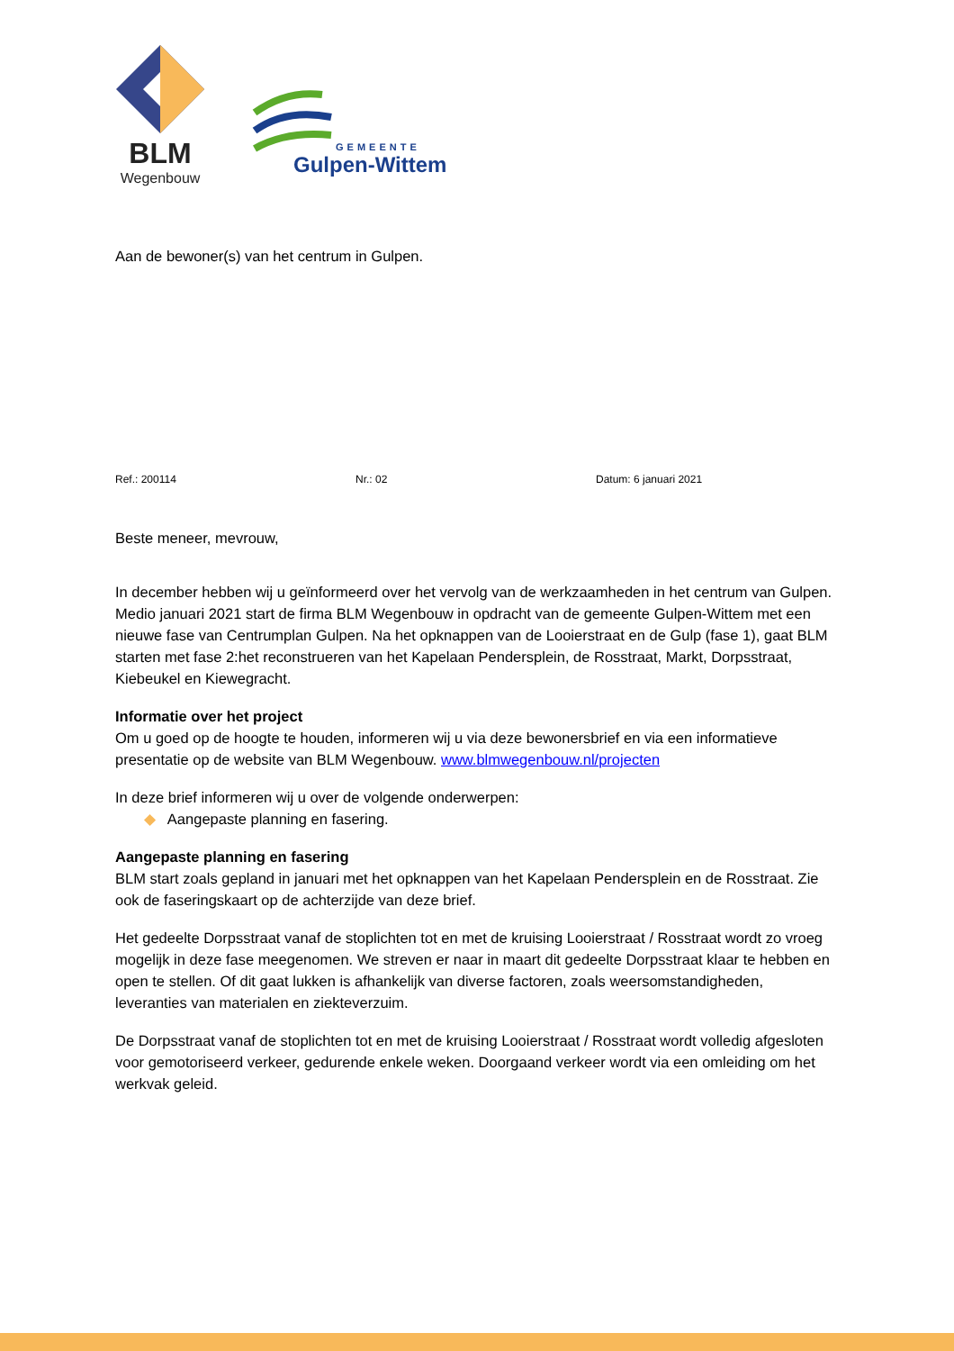BLM
Wegenbouw
GEMEENTE
Gulpen-Wittem
Aan de bewoner(s) van het centrum in Gulpen.
Ref.: 200114 Nr.: 02 Datum: 6 januari 2021
Beste meneer, mevrouw,
In december hebben wij u geïnformeerd over het vervolg van de werkzaamheden in het centrum van Gulpen. Medio januari 2021 start de firma BLM Wegenbouw in opdracht van de gemeente Gulpen-Wittem met een nieuwe fase van Centrumplan Gulpen. Na het opknappen van de Looierstraat en de Gulp (fase 1), gaat BLM starten met fase 2:het reconstrueren van het Kapelaan Pendersplein, de Rosstraat, Markt, Dorpsstraat, Kiebeukel en Kiewegracht.
Informatie over het project
Om u goed op de hoogte te houden, informeren wij u via deze bewonersbrief en via een informatieve presentatie op de website van BLM Wegenbouw. www.blmwegenbouw.nl/projecten
In deze brief informeren wij u over de volgende onderwerpen:
◆ Aangepaste planning en fasering.
Aangepaste planning en fasering
BLM start zoals gepland in januari met het opknappen van het Kapelaan Pendersplein en de Rosstraat. Zie ook de faseringskaart op de achterzijde van deze brief.
Het gedeelte Dorpsstraat vanaf de stoplichten tot en met de kruising Looierstraat / Rosstraat wordt zo vroeg mogelijk in deze fase meegenomen. We streven er naar in maart dit gedeelte Dorpsstraat klaar te hebben en open te stellen. Of dit gaat lukken is afhankelijk van diverse factoren, zoals weersomstandigheden, leveranties van materialen en ziekteverzuim.
De Dorpsstraat vanaf de stoplichten tot en met de kruising Looierstraat / Rosstraat wordt volledig afgesloten voor gemotoriseerd verkeer, gedurende enkele weken. Doorgaand verkeer wordt via een omleiding om het werkvak geleid.